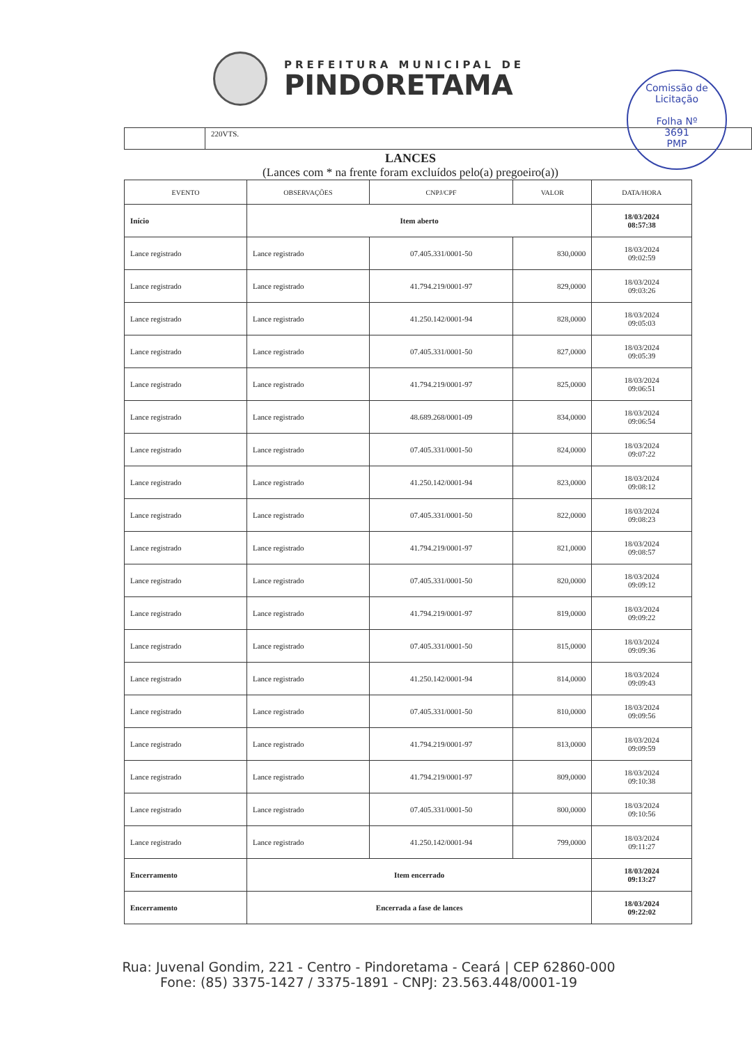PREFEITURA MUNICIPAL DE
PINDORETAMA
Comissão de Licitação
Folha Nº
3691
PMP
220VTS.
LANCES
(Lances com * na frente foram excluídos pelo(a) pregoeiro(a))
| EVENTO | OBSERVAÇÕES | CNPJ/CPF | VALOR | DATA/HORA |
| --- | --- | --- | --- | --- |
| Início | Item aberto | | | 18/03/2024 08:57:38 |
| Lance registrado | Lance registrado | 07.405.331/0001-50 | 830,0000 | 18/03/2024 09:02:59 |
| Lance registrado | Lance registrado | 41.794.219/0001-97 | 829,0000 | 18/03/2024 09:03:26 |
| Lance registrado | Lance registrado | 41.250.142/0001-94 | 828,0000 | 18/03/2024 09:05:03 |
| Lance registrado | Lance registrado | 07.405.331/0001-50 | 827,0000 | 18/03/2024 09:05:39 |
| Lance registrado | Lance registrado | 41.794.219/0001-97 | 825,0000 | 18/03/2024 09:06:51 |
| Lance registrado | Lance registrado | 48.689.268/0001-09 | 834,0000 | 18/03/2024 09:06:54 |
| Lance registrado | Lance registrado | 07.405.331/0001-50 | 824,0000 | 18/03/2024 09:07:22 |
| Lance registrado | Lance registrado | 41.250.142/0001-94 | 823,0000 | 18/03/2024 09:08:12 |
| Lance registrado | Lance registrado | 07.405.331/0001-50 | 822,0000 | 18/03/2024 09:08:23 |
| Lance registrado | Lance registrado | 41.794.219/0001-97 | 821,0000 | 18/03/2024 09:08:57 |
| Lance registrado | Lance registrado | 07.405.331/0001-50 | 820,0000 | 18/03/2024 09:09:12 |
| Lance registrado | Lance registrado | 41.794.219/0001-97 | 819,0000 | 18/03/2024 09:09:22 |
| Lance registrado | Lance registrado | 07.405.331/0001-50 | 815,0000 | 18/03/2024 09:09:36 |
| Lance registrado | Lance registrado | 41.250.142/0001-94 | 814,0000 | 18/03/2024 09:09:43 |
| Lance registrado | Lance registrado | 07.405.331/0001-50 | 810,0000 | 18/03/2024 09:09:56 |
| Lance registrado | Lance registrado | 41.794.219/0001-97 | 813,0000 | 18/03/2024 09:09:59 |
| Lance registrado | Lance registrado | 41.794.219/0001-97 | 809,0000 | 18/03/2024 09:10:38 |
| Lance registrado | Lance registrado | 07.405.331/0001-50 | 800,0000 | 18/03/2024 09:10:56 |
| Lance registrado | Lance registrado | 41.250.142/0001-94 | 799,0000 | 18/03/2024 09:11:27 |
| Encerramento | Item encerrado | | | 18/03/2024 09:13:27 |
| Encerramento | Encerrada a fase de lances | | | 18/03/2024 09:22:02 |
Rua: Juvenal Gondim, 221 - Centro - Pindoretama - Ceará | CEP 62860-000
Fone: (85) 3375-1427 / 3375-1891 - CNPJ: 23.563.448/0001-19